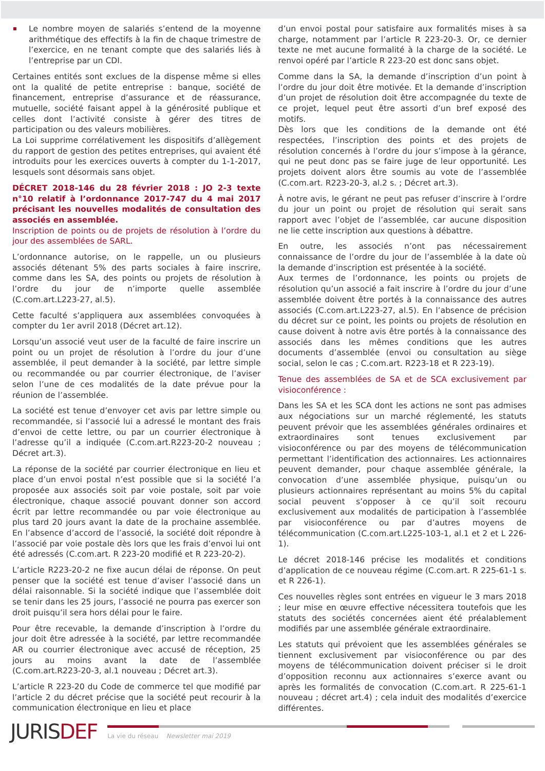Le nombre moyen de salariés s’entend de la moyenne arithmétique des effectifs à la fin de chaque trimestre de l’exercice, en ne tenant compte que des salariés liés à l’entreprise par un CDI.
Certaines entités sont exclues de la dispense même si elles ont la qualité de petite entreprise : banque, société de financement, entreprise d’assurance et de réassurance, mutuelle, société faisant appel à la générosité publique et celles dont l’activité consiste à gérer des titres de participation ou des valeurs mobilières.
La Loi supprime corrélativement les dispositifs d’allègement du rapport de gestion des petites entreprises, qui avaient été introduits pour les exercices ouverts à compter du 1-1-2017, lesquels sont désormais sans objet.
DÉCRET 2018-146 du 28 février 2018 : JO 2-3 texte n°10 relatif à l’ordonnance 2017-747 du 4 mai 2017 précisant les nouvelles modalités de consultation des associés en assemblée.
Inscription de points ou de projets de résolution à l’ordre du jour des assemblées de SARL.
L’ordonnance autorise, on le rappelle, un ou plusieurs associés détenant 5% des parts sociales à faire inscrire, comme dans les SA, des points ou projets de résolution à l’ordre du jour de n’importe quelle assemblée (C.com.art.L223-27, al.5).
Cette faculté s’appliquera aux assemblées convoquées à compter du 1er avril 2018 (Décret art.12).
Lorsqu’un associé veut user de la faculté de faire inscrire un point ou un projet de résolution à l’ordre du jour d’une assemblée, il peut demander à la société, par lettre simple ou recommandée ou par courrier électronique, de l’aviser selon l’une de ces modalités de la date prévue pour la réunion de l’assemblée.
La société est tenue d’envoyer cet avis par lettre simple ou recommandée, si l’associé lui a adressé le montant des frais d’envoi de cette lettre, ou par un courrier électronique à l’adresse qu’il a indiquée (C.com.art.R223-20-2 nouveau ; Décret art.3).
La réponse de la société par courrier électronique en lieu et place d’un envoi postal n’est possible que si la société l’a proposée aux associés soit par voie postale, soit par voie électronique, chaque associé pouvant donner son accord écrit par lettre recommandée ou par voie électronique au plus tard 20 jours avant la date de la prochaine assemblée. En l’absence d’accord de l’associé, la société doit répondre à l’associé par voie postale dès lors que les frais d’envoi lui ont été adressés (C.com.art. R 223-20 modifié et R 223-20-2).
L’article R223-20-2 ne fixe aucun délai de réponse. On peut penser que la société est tenue d’aviser l’associé dans un délai raisonnable. Si la société indique que l’assemblée doit se tenir dans les 25 jours, l’associé ne pourra pas exercer son droit puisqu’il sera hors délai pour le faire.
Pour être recevable, la demande d’inscription à l’ordre du jour doit être adressée à la société, par lettre recommandée AR ou courrier électronique avec accusé de réception, 25 jours au moins avant la date de l’assemblée (C.com.art.R223-20-3, al.1 nouveau ; Décret art.3).
L’article R 223-20 du Code de commerce tel que modifié par l’article 2 du décret précise que la société peut recourir à la communication électronique en lieu et place
d’un envoi postal pour satisfaire aux formalités mises à sa charge, notamment par l’article R 223-20-3. Or, ce dernier texte ne met aucune formalité à la charge de la société. Le renvoi opéré par l’article R 223-20 est donc sans objet.
Comme dans la SA, la demande d’inscription d’un point à l’ordre du jour doit être motivée. Et la demande d’inscription d’un projet de résolution doit être accompagnée du texte de ce projet, lequel peut être assorti d’un bref exposé des motifs.
Dès lors que les conditions de la demande ont été respectées, l’inscription des points et des projets de résolution concernés à l’ordre du jour s’impose à la gérance, qui ne peut donc pas se faire juge de leur opportunité. Les projets doivent alors être soumis au vote de l’assemblée (C.com.art. R223-20-3, al.2 s. ; Décret art.3).
À notre avis, le gérant ne peut pas refuser d’inscrire à l’ordre du jour un point ou projet de résolution qui serait sans rapport avec l’objet de l’assemblée, car aucune disposition ne lie cette inscription aux questions à débattre.
En outre, les associés n’ont pas nécessairement connaissance de l’ordre du jour de l’assemblée à la date où la demande d’inscription est présentée à la société.
Aux termes de l’ordonnance, les points ou projets de résolution qu’un associé a fait inscrire à l’ordre du jour d’une assemblée doivent être portés à la connaissance des autres associés (C.com.art.L223-27, al.5). En l’absence de précision du décret sur ce point, les points ou projets de résolution en cause doivent à notre avis être portés à la connaissance des associés dans les mêmes conditions que les autres documents d’assemblée (envoi ou consultation au siège social, selon le cas ; C.com.art. R223-18 et R 223-19).
Tenue des assemblées de SA et de SCA exclusivement par visioconférence :
Dans les SA et les SCA dont les actions ne sont pas admises aux négociations sur un marché réglementé, les statuts peuvent prévoir que les assemblées générales ordinaires et extraordinaires sont tenues exclusivement par visioconférence ou par des moyens de télécommunication permettant l’identification des actionnaires. Les actionnaires peuvent demander, pour chaque assemblée générale, la convocation d’une assemblée physique, puisqu’un ou plusieurs actionnaires représentant au moins 5% du capital social peuvent s’opposer à ce qu’il soit recouru exclusivement aux modalités de participation à l’assemblée par visioconférence ou par d’autres moyens de télécommunication (C.com.art.L225-103-1, al.1 et 2 et L 226-1).
Le décret 2018-146 précise les modalités et conditions d’application de ce nouveau régime (C.com.art. R 225-61-1 s. et R 226-1).
Ces nouvelles règles sont entrées en vigueur le 3 mars 2018 ; leur mise en œuvre effective nécessitera toutefois que les statuts des sociétés concernées aient été préalablement modifiés par une assemblée générale extraordinaire.
Les statuts qui prévoient que les assemblées générales se tiennent exclusivement par visioconférence ou par des moyens de télécommunication doivent préciser si le droit d’opposition reconnu aux actionnaires s’exerce avant ou après les formalités de convocation (C.com.art. R 225-61-1 nouveau ; décret art.4) ; cela induit des modalités d’exercice différentes.
JURISDEF
La vie du réseau Newsletter mai 2019